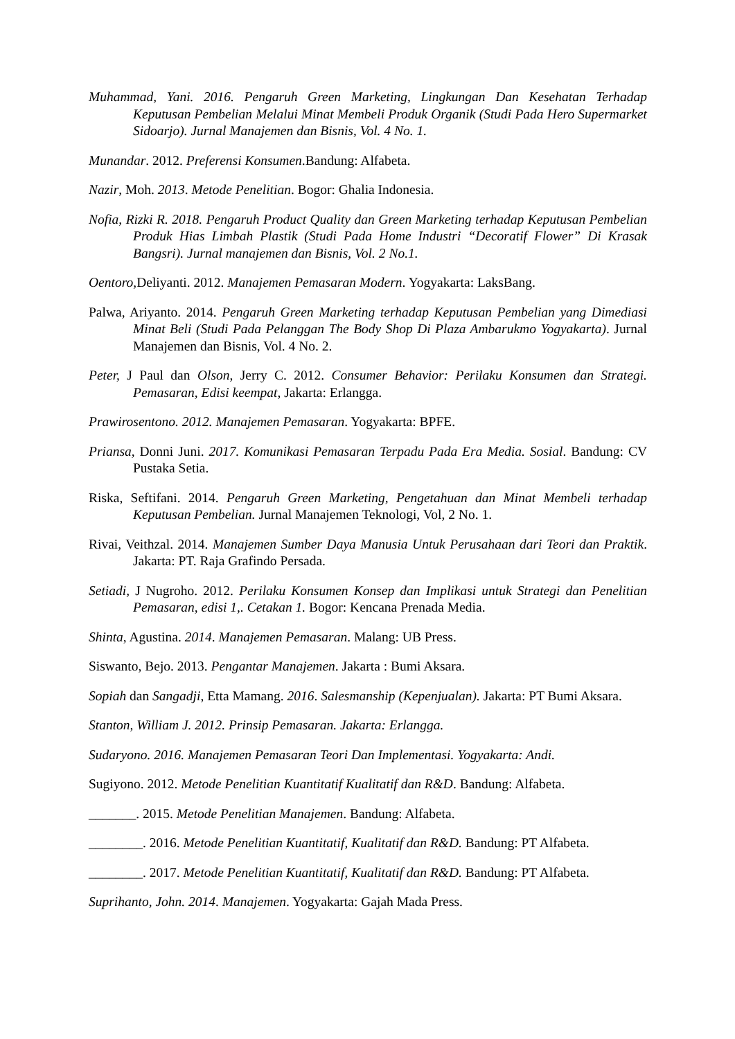Muhammad, Yani. 2016. Pengaruh Green Marketing, Lingkungan Dan Kesehatan Terhadap Keputusan Pembelian Melalui Minat Membeli Produk Organik (Studi Pada Hero Supermarket Sidoarjo). Jurnal Manajemen dan Bisnis, Vol. 4 No. 1.
Munandar. 2012. Preferensi Konsumen.Bandung: Alfabeta.
Nazir, Moh. 2013. Metode Penelitian. Bogor: Ghalia Indonesia.
Nofia, Rizki R. 2018. Pengaruh Product Quality dan Green Marketing terhadap Keputusan Pembelian Produk Hias Limbah Plastik (Studi Pada Home Industri “Decoratif Flower” Di Krasak Bangsri). Jurnal manajemen dan Bisnis, Vol. 2 No.1.
Oentoro, Deliyanti. 2012. Manajemen Pemasaran Modern. Yogyakarta: LaksBang.
Palwa, Ariyanto. 2014. Pengaruh Green Marketing terhadap Keputusan Pembelian yang Dimediasi Minat Beli (Studi Pada Pelanggan The Body Shop Di Plaza Ambarukmo Yogyakarta). Jurnal Manajemen dan Bisnis, Vol. 4 No. 2.
Peter, J Paul dan Olson, Jerry C. 2012. Consumer Behavior: Perilaku Konsumen dan Strategi. Pemasaran, Edisi keempat, Jakarta: Erlangga.
Prawirosentono. 2012. Manajemen Pemasaran. Yogyakarta: BPFE.
Priansa, Donni Juni. 2017. Komunikasi Pemasaran Terpadu Pada Era Media. Sosial. Bandung: CV Pustaka Setia.
Riska, Seftifani. 2014. Pengaruh Green Marketing, Pengetahuan dan Minat Membeli terhadap Keputusan Pembelian. Jurnal Manajemen Teknologi, Vol, 2 No. 1.
Rivai, Veithzal. 2014. Manajemen Sumber Daya Manusia Untuk Perusahaan dari Teori dan Praktik. Jakarta: PT. Raja Grafindo Persada.
Setiadi, J Nugroho. 2012. Perilaku Konsumen Konsep dan Implikasi untuk Strategi dan Penelitian Pemasaran, edisi 1,. Cetakan 1. Bogor: Kencana Prenada Media.
Shinta, Agustina. 2014. Manajemen Pemasaran. Malang: UB Press.
Siswanto, Bejo. 2013. Pengantar Manajemen. Jakarta : Bumi Aksara.
Sopiah dan Sangadji, Etta Mamang. 2016. Salesmanship (Kepenjualan). Jakarta: PT Bumi Aksara.
Stanton, William J. 2012. Prinsip Pemasaran. Jakarta: Erlangga.
Sudaryono. 2016. Manajemen Pemasaran Teori Dan Implementasi. Yogyakarta: Andi.
Sugiyono. 2012. Metode Penelitian Kuantitatif Kualitatif dan R&D. Bandung: Alfabeta.
_______. 2015. Metode Penelitian Manajemen. Bandung: Alfabeta.
________. 2016. Metode Penelitian Kuantitatif, Kualitatif dan R&D. Bandung: PT Alfabeta.
________. 2017. Metode Penelitian Kuantitatif, Kualitatif dan R&D. Bandung: PT Alfabeta.
Suprihanto, John. 2014. Manajemen. Yogyakarta: Gajah Mada Press.